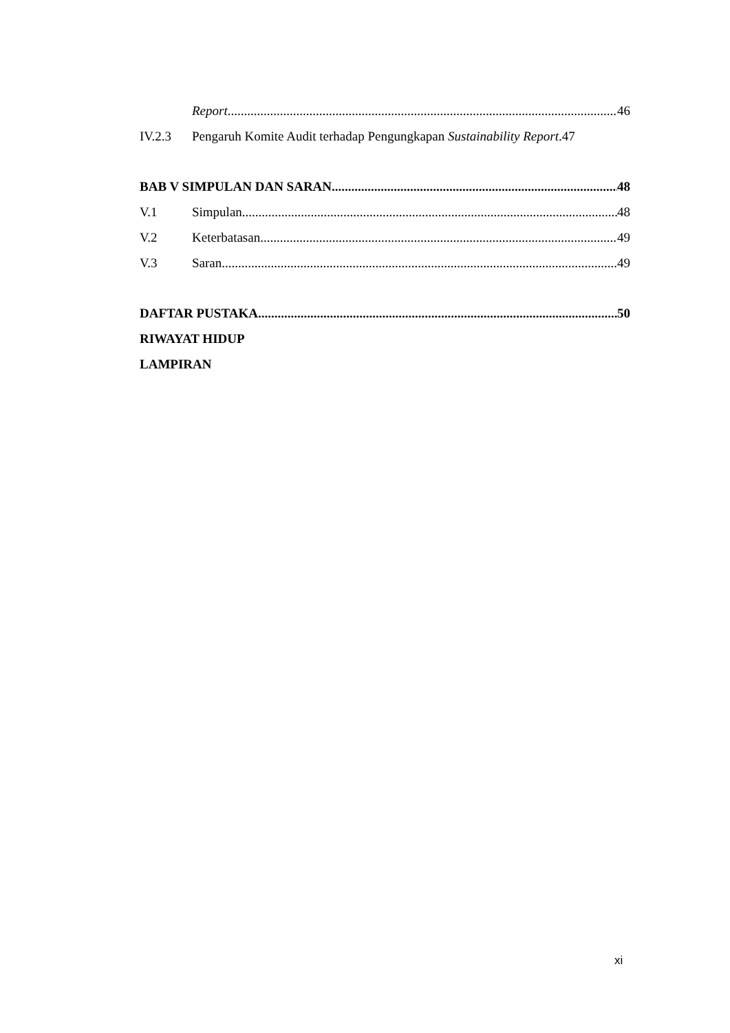Report 46
IV.2.3 Pengaruh Komite Audit terhadap Pengungkapan Sustainability Report. 47
BAB V SIMPULAN DAN SARAN 48
V.1 Simpulan 48
V.2 Keterbatasan 49
V.3 Saran 49
DAFTAR PUSTAKA 50
RIWAYAT HIDUP
LAMPIRAN
xi